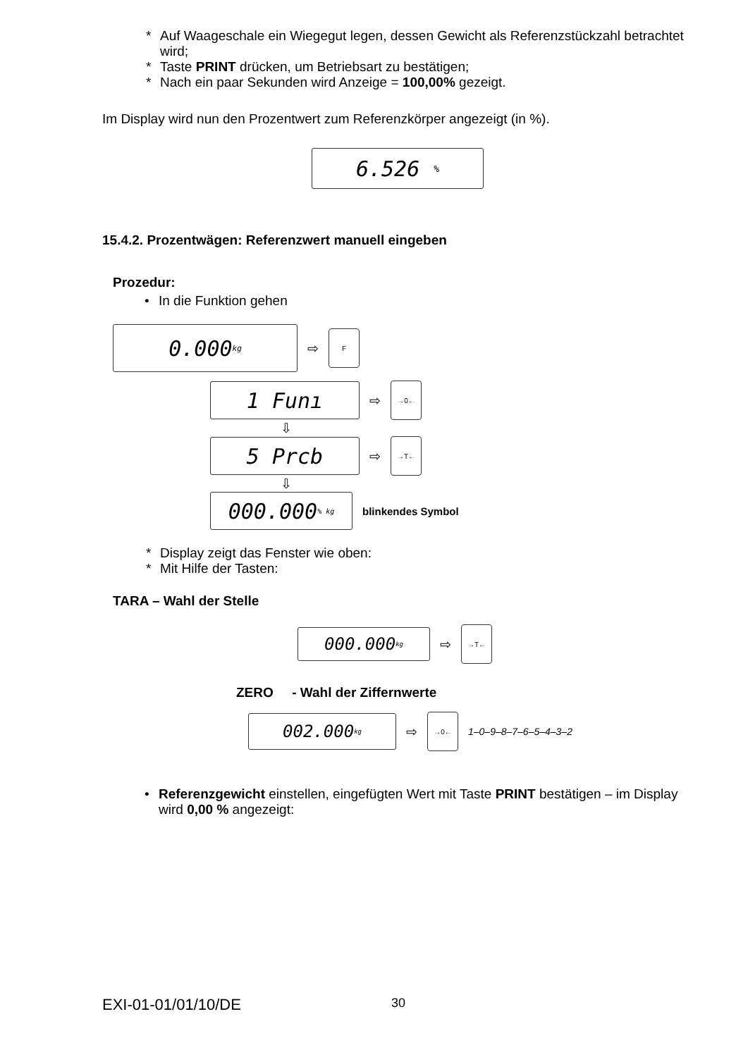* Auf Waageschale ein Wiegegut legen, dessen Gewicht als Referenzstückzahl betrachtet wird;
* Taste PRINT drücken, um Betriebsart zu bestätigen;
* Nach ein paar Sekunden wird Anzeige = 100,00% gezeigt.
Im Display wird nun den Prozentwert zum Referenzkörper angezeigt (in %).
6.526 %
15.4.2. Prozentwägen: Referenzwert manuell eingeben
Prozedur:
• In die Funktion gehen
0.000 kg
⇨ F
1 Funı
⇨ →0←
⇩
5 Prcb
⇨ →T←
⇩
000.000 % kg
blinkendes Symbol
* Display zeigt das Fenster wie oben:
* Mit Hilfe der Tasten:
TARA – Wahl der Stelle
000.000 kg
⇨ →T←
ZERO - Wahl der Ziffernwerte
002.000 kg
⇨ →0← 1–0–9–8–7–6–5–4–3–2
• Referenzgewicht einstellen, eingefügten Wert mit Taste PRINT bestätigen – im Display wird 0,00 % angezeigt:
EXI-01-01/01/10/DE 30